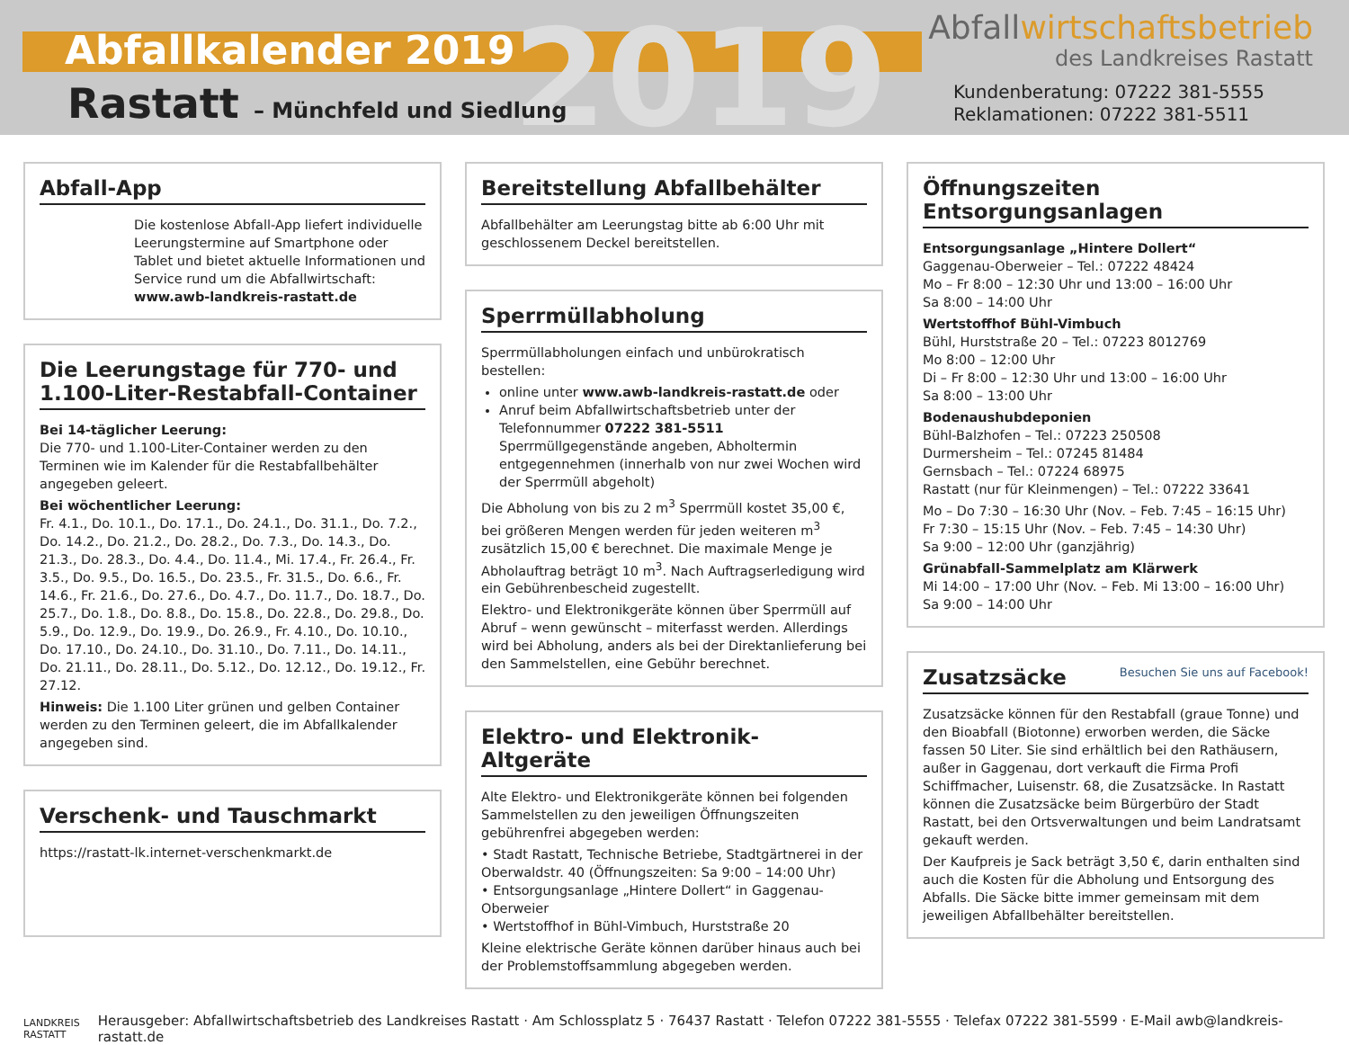2019
Abfallkalender 2019
Rastatt – Münchfeld und Siedlung
Abfallwirtschaftsbetrieb
des Landkreises Rastatt
Kundenberatung: 07222 381-5555
Reklamationen: 07222 381-5511
Abfall-App
Die kostenlose Abfall-App liefert individuelle Leerungstermine auf Smartphone oder Tablet und bietet aktuelle Informationen und Service rund um die Abfallwirtschaft:
www.awb-landkreis-rastatt.de
Die Leerungstage für 770- und 1.100-Liter-Restabfall-Container
Bei 14-täglicher Leerung:
Die 770- und 1.100-Liter-Container werden zu den Terminen wie im Kalender für die Restabfallbehälter angegeben geleert.
Bei wöchentlicher Leerung:
Fr. 4.1., Do. 10.1., Do. 17.1., Do. 24.1., Do. 31.1., Do. 7.2., Do. 14.2., Do. 21.2., Do. 28.2., Do. 7.3., Do. 14.3., Do. 21.3., Do. 28.3., Do. 4.4., Do. 11.4., Mi. 17.4., Fr. 26.4., Fr. 3.5., Do. 9.5., Do. 16.5., Do. 23.5., Fr. 31.5., Do. 6.6., Fr. 14.6., Fr. 21.6., Do. 27.6., Do. 4.7., Do. 11.7., Do. 18.7., Do. 25.7., Do. 1.8., Do. 8.8., Do. 15.8., Do. 22.8., Do. 29.8., Do. 5.9., Do. 12.9., Do. 19.9., Do. 26.9., Fr. 4.10., Do. 10.10., Do. 17.10., Do. 24.10., Do. 31.10., Do. 7.11., Do. 14.11., Do. 21.11., Do. 28.11., Do. 5.12., Do. 12.12., Do. 19.12., Fr. 27.12.
Hinweis: Die 1.100 Liter grünen und gelben Container werden zu den Terminen geleert, die im Abfallkalender angegeben sind.
Verschenk- und Tauschmarkt
https://rastatt-lk.internet-verschenkmarkt.de
Bereitstellung Abfallbehälter
Abfallbehälter am Leerungstag bitte ab 6:00 Uhr mit geschlossenem Deckel bereitstellen.
Sperrmüllabholung
Sperrmüllabholungen einfach und unbürokratisch bestellen:
online unter www.awb-landkreis-rastatt.de oder
Anruf beim Abfallwirtschaftsbetrieb unter der Telefonnummer 07222 381-5511 Sperrmüllgegenstände angeben, Abholtermin entgegennehmen (innerhalb von nur zwei Wochen wird der Sperrmüll abgeholt)
Die Abholung von bis zu 2 m<sup>3</sup> Sperrmüll kostet 35,00 €, bei größeren Mengen werden für jeden weiteren m<sup>3</sup> zusätzlich 15,00 € berechnet. Die maximale Menge je Abholauftrag beträgt 10 m<sup>3</sup>. Nach Auftragserledigung wird ein Gebührenbescheid zugestellt.
Elektro- und Elektronikgeräte können über Sperrmüll auf Abruf – wenn gewünscht – miterfasst werden. Allerdings wird bei Abholung, anders als bei der Direktanlieferung bei den Sammelstellen, eine Gebühr berechnet.
Elektro- und Elektronik-Altgeräte
Alte Elektro- und Elektronikgeräte können bei folgenden Sammelstellen zu den jeweiligen Öffnungszeiten gebührenfrei abgegeben werden:
• Stadt Rastatt, Technische Betriebe, Stadtgärtnerei in der Oberwaldstr. 40 (Öffnungszeiten: Sa 9:00 – 14:00 Uhr)
• Entsorgungsanlage „Hintere Dollert“ in Gaggenau-Oberweier
• Wertstoffhof in Bühl-Vimbuch, Hurststraße 20
Kleine elektrische Geräte können darüber hinaus auch bei der Problemstoffsammlung abgegeben werden.
Öffnungszeiten Entsorgungsanlagen
Entsorgungsanlage „Hintere Dollert“
Gaggenau-Oberweier – Tel.: 07222 48424
Mo – Fr 8:00 – 12:30 Uhr und 13:00 – 16:00 Uhr
Sa 8:00 – 14:00 Uhr
Wertstoffhof Bühl-Vimbuch
Bühl, Hurststraße 20 – Tel.: 07223 8012769
Mo 8:00 – 12:00 Uhr
Di – Fr 8:00 – 12:30 Uhr und 13:00 – 16:00 Uhr
Sa 8:00 – 13:00 Uhr
Bodenaushubdeponien
Bühl-Balzhofen – Tel.: 07223 250508
Durmersheim – Tel.: 07245 81484
Gernsbach – Tel.: 07224 68975
Rastatt (nur für Kleinmengen) – Tel.: 07222 33641
Mo – Do 7:30 – 16:30 Uhr (Nov. – Feb. 7:45 – 16:15 Uhr)
Fr 7:30 – 15:15 Uhr (Nov. – Feb. 7:45 – 14:30 Uhr)
Sa 9:00 – 12:00 Uhr (ganzjährig)
Grünabfall-Sammelplatz am Klärwerk
Mi 14:00 – 17:00 Uhr (Nov. – Feb. Mi 13:00 – 16:00 Uhr)
Sa 9:00 – 14:00 Uhr
Zusatzsäcke Besuchen Sie uns auf Facebook!
Zusatzsäcke können für den Restabfall (graue Tonne) und den Bioabfall (Biotonne) erworben werden, die Säcke fassen 50 Liter. Sie sind erhältlich bei den Rathäusern, außer in Gaggenau, dort verkauft die Firma Profi Schiffmacher, Luisenstr. 68, die Zusatzsäcke. In Rastatt können die Zusatzsäcke beim Bürgerbüro der Stadt Rastatt, bei den Ortsverwaltungen und beim Landratsamt gekauft werden.
Der Kaufpreis je Sack beträgt 3,50 €, darin enthalten sind auch die Kosten für die Abholung und Entsorgung des Abfalls. Die Säcke bitte immer gemeinsam mit dem jeweiligen Abfallbehälter bereitstellen.
LANDKREIS
RASTATT
Herausgeber: Abfallwirtschaftsbetrieb des Landkreises Rastatt · Am Schlossplatz 5 · 76437 Rastatt · Telefon 07222 381-5555 · Telefax 07222 381-5599 · E-Mail awb@landkreis-rastatt.de